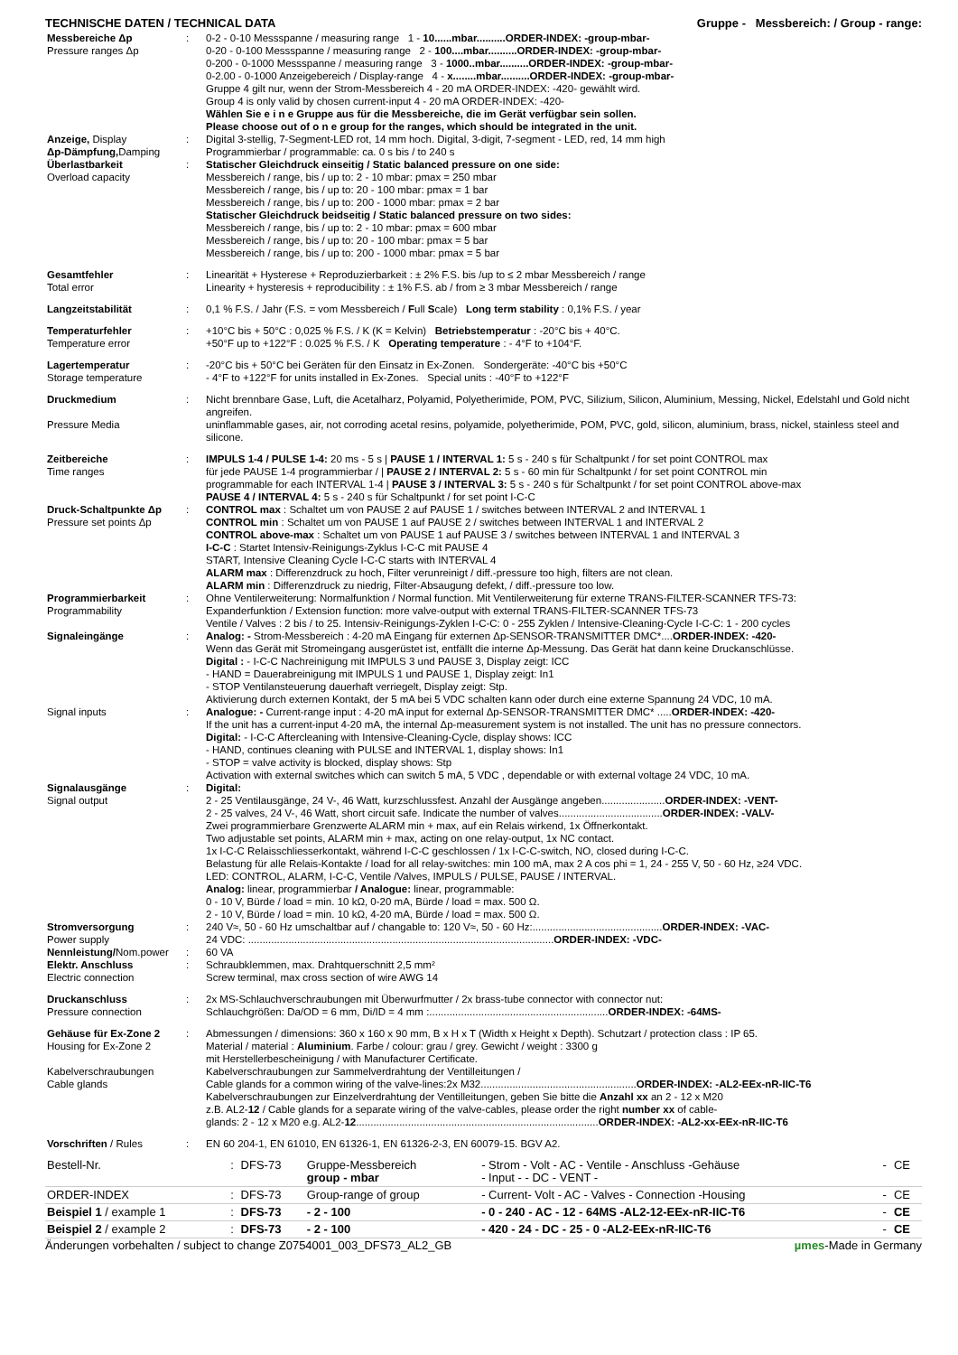TECHNISCHE DATEN / TECHNICAL DATA Gruppe - Messbereich: / Group - range:
| Messbereiche Δp Pressure ranges Δp | : | 0-2 - 0-10 Messspanne / measuring range 1 - 10......mbar..........ORDER-INDEX: -group-mbar- 0-20 - 0-100 Messspanne / measuring range 2 - 100....mbar..........ORDER-INDEX: -group-mbar- 0-200 - 0-1000 Messspanne / measuring range 3 - 1000..mbar..........ORDER-INDEX: -group-mbar- 0-2.00 - 0-1000 Anzeigebereich / Display-range 4 - x........mbar..........ORDER-INDEX: -group-mbar- Gruppe 4 gilt nur, wenn der Strom-Messbereich 4 - 20 mA ORDER-INDEX: -420- gewählt wird. Group 4 is only valid by chosen current-input 4 - 20 mA ORDER-INDEX: -420- Wählen Sie e i n e Gruppe aus für die Messbereiche, die im Gerät verfügbar sein sollen. Please choose out of o n e group for the ranges, which should be integrated in the unit. |
| Anzeige, Display Δp-Dämpfung, Damping | : | Digital 3-stellig, 7-Segment-LED rot, 14 mm hoch. Digital, 3-digit, 7-segment - LED, red, 14 mm high Programmierbar / programmable: ca. 0 s bis / to 240 s |
| Überlastbarkeit Overload capacity | : | Statischer Gleichdruck einseitig / Static balanced pressure on one side: Messbereich / range, bis / up to: 2 - 10 mbar: pmax = 250 mbar Messbereich / range, bis / up to: 20 - 100 mbar: pmax = 1 bar Messbereich / range, bis / up to: 200 - 1000 mbar: pmax = 2 bar Statischer Gleichdruck beidseitig / Static balanced pressure on two sides: Messbereich / range, bis / up to: 2 - 10 mbar: pmax = 600 mbar Messbereich / range, bis / up to: 20 - 100 mbar: pmax = 5 bar Messbereich / range, bis / up to: 200 - 1000 mbar: pmax = 5 bar |
| Gesamtfehler Total error | : | Linearität + Hysterese + Reproduzierbarkeit : ± 2% F.S. bis /up to ≤ 2 mbar Messbereich / range Linearity + hysteresis + reproducibility : ± 1% F.S. ab / from ≥ 3 mbar Messbereich / range |
| Langzeitstabilität | : | 0,1 % F.S. / Jahr (F.S. = vom Messbereich / F ull S cale) Long term stability : 0,1% F.S. / year |
| Temperaturfehler Temperature error | : | +10°C bis + 50°C : 0,025 % F.S. / K (K = Kelvin) Betriebstemperatur : -20°C bis + 40°C. +50°F up to +122°F : 0.025 % F.S. / K Operating temperature : - 4°F to +104°F. |
| Lagertemperatur Storage temperature | : | -20°C bis + 50°C bei Geräten für den Einsatz in Ex-Zonen. Sondergeräte: -40°C bis +50°C - 4°F to +122°F for units installed in Ex-Zones. Special units : -40°F to +122°F |
| Druckmedium Pressure Media | : | Nicht brennbare Gase, Luft, die Acetalharz, Polyamid, Polyetherimide, POM, PVC, Silizium, Silicon, Aluminium, Messing, Nickel, Edelstahl und Gold nicht angreifen. uninflammable gases, air, not corroding acetal resins, polyamide, polyetherimide, POM, PVC, gold, silicon, aluminium, brass, nickel, stainless steel and silicone. |
| Zeitbereiche Time ranges | : | IMPULS 1-4 / PULSE 1-4: 20 ms - 5 s / PAUSE 1 / INTERVAL 1: 5 s - 240 s für Schaltpunkt / for set point CONTROL max für jede PAUSE 1-4 programmierbar / / PAUSE 2 / INTERVAL 2: 5 s - 60 min für Schaltpunkt / for set point CONTROL min programmable for each INTERVAL 1-4 / PAUSE 3 / INTERVAL 3: 5 s - 240 s für Schaltpunkt / for set point CONTROL above-max PAUSE 4 / INTERVAL 4: 5 s - 240 s für Schaltpunkt / for set point I-C-C |
| Druck-Schaltpunkte Δp Pressure set points Δp | : | CONTROL max : Schaltet um von PAUSE 2 auf PAUSE 1 / switches between INTERVAL 2 and INTERVAL 1 CONTROL min : Schaltet um von PAUSE 1 auf PAUSE 2 / switches between INTERVAL 1 and INTERVAL 2 CONTROL above-max : Schaltet um von PAUSE 1 auf PAUSE 3 / switches between INTERVAL 1 and INTERVAL 3 I-C-C : Startet Intensiv-Reinigungs-Zyklus I-C-C mit PAUSE 4 START, Intensive Cleaning Cycle I-C-C starts with INTERVAL 4 ALARM max : Differenzdruck zu hoch, Filter verunreinigt / diff.-pressure too high, filters are not clean. ALARM min : Differenzdruck zu niedrig, Filter-Absaugung defekt, / diff.-pressure too low. |
| Programmierbarkeit Programmability | : | Ohne Ventilerweiterung: Normalfunktion / Normal function. Mit Ventilerweiterung für externe TRANS-FILTER-SCANNER TFS-73: Expanderfunktion / Extension function: more valve-output with external TRANS-FILTER-SCANNER TFS-73 Ventile / Valves : 2 bis / to 25. Intensiv-Reinigungs-Zyklen I-C-C: 0 - 255 Zyklen / Intensive-Cleaning-Cycle I-C-C: 1 - 200 cycles |
| Signaleingänge | : | Analog: - Strom-Messbereich : 4-20 mA Eingang für externen Δp-SENSOR-TRANSMITTER DMC*.... ORDER-INDEX: -420- Wenn das Gerät mit Stromeingang ausgerüstet ist, entfällt die interne Δp-Messung. Das Gerät hat dann keine Druckanschlüsse. Digital : - I-C-C Nachreinigung mit IMPULS 3 und PAUSE 3, Display zeigt: ICC - HAND = Dauerabreinigung mit IMPULS 1 und PAUSE 1, Display zeigt: In1 - STOP Ventilansteuerung dauerhaft verriegelt, Display zeigt: Stp. Aktivierung durch externen Kontakt, der 5 mA bei 5 VDC schalten kann oder durch eine externe Spannung 24 VDC, 10 mA. |
| Signal inputs | : | Analogue: - Current-range input : 4-20 mA input for external Δp-SENSOR-TRANSMITTER DMC* ..... ORDER-INDEX: -420- If the unit has a current-input 4-20 mA, the internal Δp-measurement system is not installed. The unit has no pressure connectors. Digital: - I-C-C Aftercleaning with Intensive-Cleaning-Cycle, display shows: ICC - HAND, continues cleaning with PULSE and INTERVAL 1, display shows: In1 - STOP = valve activity is blocked, display shows: Stp Activation with external switches which can switch 5 mA, 5 VDC , dependable or with external voltage 24 VDC, 10 mA. |
| Signalausgänge Signal output | : | Digital: 2 - 25 Ventilausgänge, 24 V-, 46 Watt, kurzschlussfest. Anzahl der Ausgänge angeben...................... ORDER-INDEX: -VENT- 2 - 25 valves, 24 V-, 46 Watt, short circuit safe. Indicate the number of valves.................................... ORDER-INDEX: -VALV- Zwei programmierbare Grenzwerte ALARM min + max, auf ein Relais wirkend, 1x Öffnerkontakt. Two adjustable set points, ALARM min + max, acting on one relay-output, 1x NC contact. 1x I-C-C Relaisschliesserkontakt, während I-C-C geschlossen / 1x I-C-C-switch, NO, closed during I-C-C. Belastung für alle Relais-Kontakte / load for all relay-switches: min 100 mA, max 2 A cos phi = 1, 24 - 255 V, 50 - 60 Hz, ≥24 VDC. LED: CONTROL, ALARM, I-C-C, Ventile /Valves, IMPULS / PULSE, PAUSE / INTERVAL. Analog: linear, programmierbar / Analogue: linear, programmable: 0 - 10 V, Bürde / load = min. 10 kΩ, 0-20 mA, Bürde / load = max. 500 Ω. 2 - 10 V, Bürde / load = min. 10 kΩ, 4-20 mA, Bürde / load = max. 500 Ω. |
| Stromversorgung Power supply | : | 240 V≈, 50 - 60 Hz umschaltbar auf / changable to: 120 V≈, 50 - 60 Hz:............................................. ORDER-INDEX: -VAC- 24 VDC: .......................................................................................................... ORDER-INDEX: -VDC- |
| Nennleistung/ Nom.power | : | 60 VA |
| Elektr. Anschluss Electric connection | : | Schraubklemmen, max. Drahtquerschnitt 2,5 mm² Screw terminal, max cross section of wire AWG 14 |
| Druckanschluss Pressure connection | : | 2x MS-Schlauchverschraubungen mit Überwurfmutter / 2x brass-tube connector with connector nut: Schlauchgrößen: Da/OD = 6 mm, Di/ID = 4 mm :.............................................................. ORDER-INDEX: -64MS- |
| Gehäuse für Ex-Zone 2 Housing for Ex-Zone 2 Kabelverschraubungen Cable glands | : | Abmessungen / dimensions: 360 x 160 x 90 mm, B x H x T (Width x Height x Depth). Schutzart / protection class : IP 65. Material / material : Aluminium . Farbe / colour: grau / grey. Gewicht / weight : 3300 g mit Herstellerbescheinigung / with Manufacturer Certificate. Kabelverschraubungen zur Sammelverdrahtung der Ventilleitungen / Cable glands for a common wiring of the valve-lines:2x M32...................................................... ORDER-INDEX: -AL2-EEx-nR-IIC-T6 Kabelverschraubungen zur Einzelverdrahtung der Ventilleitungen, geben Sie bitte die Anzahl xx an 2 - 12 x M20 z.B. AL2- 12 / Cable glands for a separate wiring of the valve-cables, please order the right number xx of cable- glands: 2 - 12 x M20 e.g. AL2- 12 .................................................................................... ORDER-INDEX: -AL2-xx-EEx-nR-IIC-T6 |
| Vorschriften / Rules | : | EN 60 204-1, EN 61010, EN 61326-1, EN 61326-2-3, EN 60079-15. BGV A2. |
| Bestell-Nr. | : | DFS-73 | Gruppe-Messbereich group - mbar | - Strom - Volt - AC - Ventile - Anschluss -Gehäuse - Input - - DC - VENT - | - | CE |
| ORDER-INDEX | : | DFS-73 | Group-range of group | - Current- Volt - AC - Valves - Connection -Housing | - | CE |
| Beispiel 1 / example 1 | : | DFS-73 | - 2 - 100 | - 0 - 240 - AC - 12 - 64MS -AL2-12-EEx-nR-IIC-T6 | - | CE |
| Beispiel 2 / example 2 | : | DFS-73 | - 2 - 100 | - 420 - 24 - DC - 25 - 0 -AL2-EEx-nR-IIC-T6 | - | CE |
Änderungen vorbehalten / subject to change Z0754001_003_DFS73_AL2_GB µmes-Made in Germany